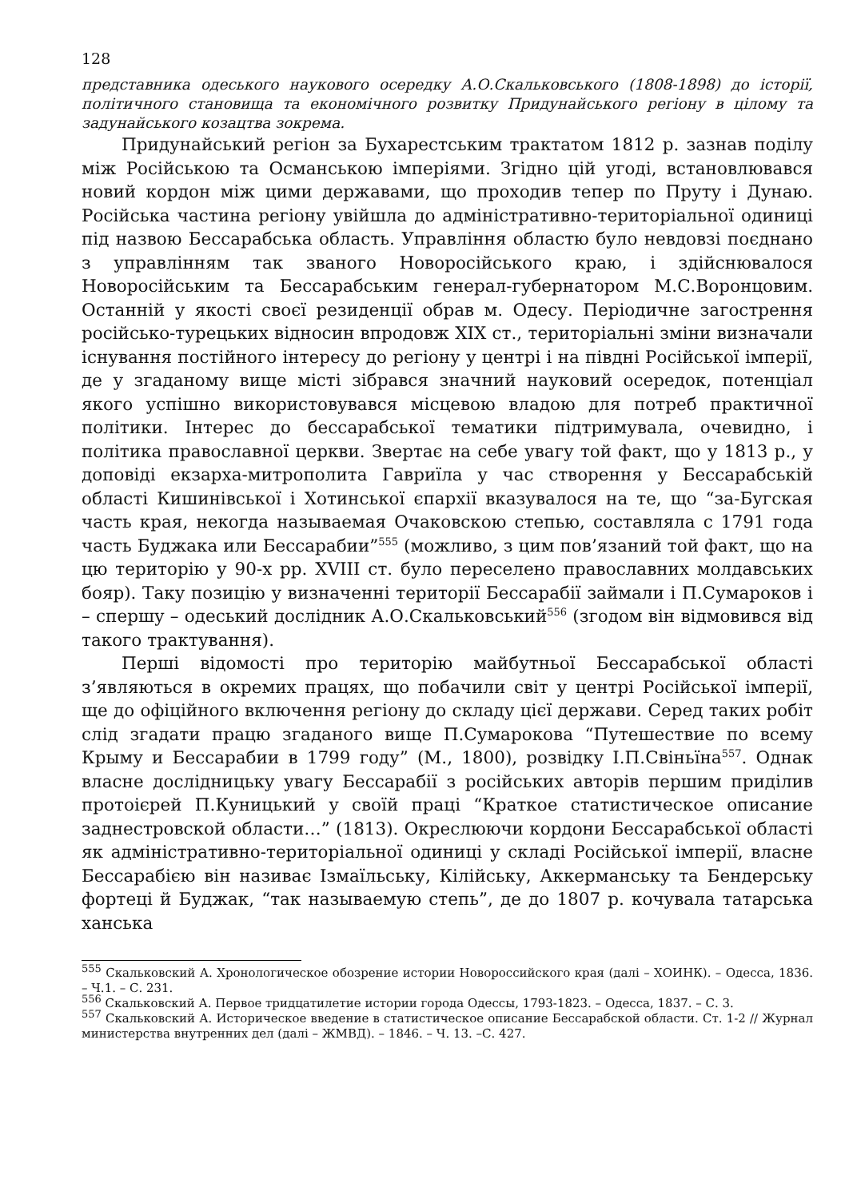128
представника одеського наукового осередку А.О.Скальковського (1808-1898) до історії, політичного становища та економічного розвитку Придунайського регіону в цілому та задунайського козацтва зокрема.
Придунайський регіон за Бухарестським трактатом 1812 р. зазнав поділу між Російською та Османською імперіями. Згідно цій угоді, встановлювався новий кордон між цими державами, що проходив тепер по Пруту і Дунаю. Російська частина регіону увійшла до адміністративно-територіальної одиниці під назвою Бессарабська область. Управління областю було невдовзі поєднано з управлінням так званого Новоросійського краю, і здійснювалося Новоросійським та Бессарабським генерал-губернатором М.С.Воронцовим. Останній у якості своєї резиденції обрав м. Одесу. Періодичне загострення російсько-турецьких відносин впродовж XIX ст., територіальні зміни визначали існування постійного інтересу до регіону у центрі і на півдні Російської імперії, де у згаданому вище місті зібрався значний науковий осередок, потенціал якого успішно використовувався місцевою владою для потреб практичної політики. Інтерес до бессарабської тематики підтримувала, очевидно, і політика православної церкви. Звертає на себе увагу той факт, що у 1813 р., у доповіді екзарха-митрополита Гавриїла у час створення у Бессарабській області Кишинівської і Хотинської єпархії вказувалося на те, що “за-Бугская часть края, некогда называемая Очаковскою степью, составляла с 1791 года часть Буджака или Бессарабии”<sup>555</sup> (можливо, з цим пов’язаний той факт, що на цю територію у 90-х рр. XVIII ст. було переселено православних молдавських бояр). Таку позицію у визначенні території Бессарабії займали і П.Сумароков і – спершу – одеський дослідник А.О.Скальковський<sup>556</sup> (згодом він відмовився від такого трактування).
Перші відомості про територію майбутньої Бессарабської області з’являються в окремих працях, що побачили світ у центрі Російської імперії, ще до офіційного включення регіону до складу цієї держави. Серед таких робіт слід згадати працю згаданого вище П.Сумарокова “Путешествие по всему Крыму и Бессарабии в 1799 году” (М., 1800), розвідку І.П.Свіньїна<sup>557</sup>. Однак власне дослідницьку увагу Бессарабії з російських авторів першим приділив протоієрей П.Куницький у своїй праці “Краткое статистическое описание заднестровской области…” (1813). Окреслюючи кордони Бессарабської області як адміністративно-територіальної одиниці у складі Російської імперії, власне Бессарабією він називає Ізмаїльську, Кілійську, Аккерманську та Бендерську фортеці й Буджак, “так называемую степь”, де до 1807 р. кочувала татарська ханська
<sup>555</sup> Скальковский А. Хронологическое обозрение истории Новороссийского края (далі – ХОИНК). – Одесса, 1836. – Ч.1. – С. 231.
<sup>556</sup> Скальковский А. Первое тридцатилетие истории города Одессы, 1793-1823. – Одесса, 1837. – С. 3.
<sup>557</sup> Скальковский А. Историческое введение в статистическое описание Бессарабской области. Ст. 1-2 // Журнал министерства внутренних дел (далі – ЖМВД). – 1846. – Ч. 13. –С. 427.